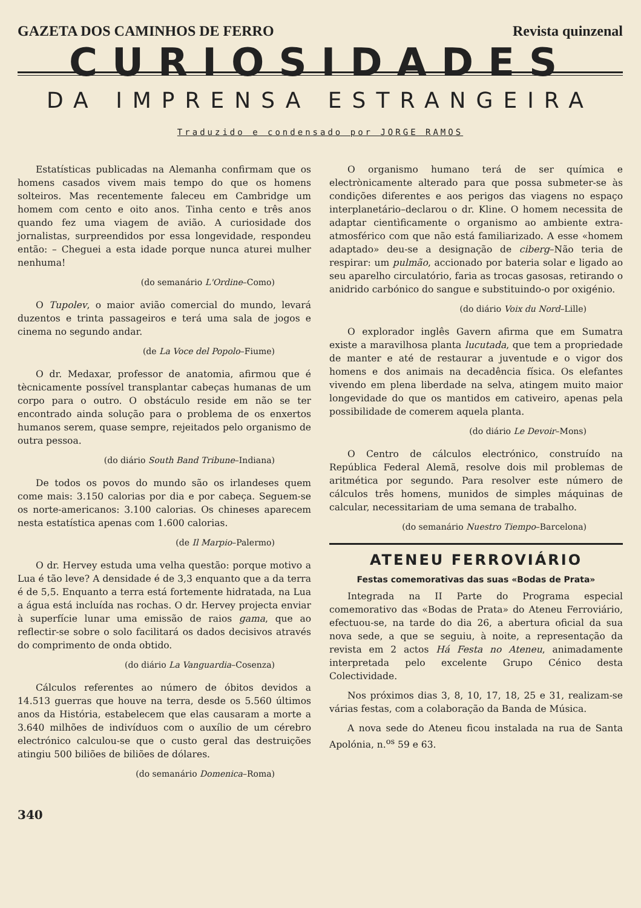GAZETA DOS CAMINHOS DE FERRO Revista quinzenal
CURIOSIDADES
DA IMPRENSA ESTRANGEIRA
Traduzido e condensado por JORGE RAMOS
Estatísticas publicadas na Alemanha confirmam que os homens casados vivem mais tempo do que os homens solteiros. Mas recentemente faleceu em Cambridge um homem com cento e oito anos. Tinha cento e três anos quando fez uma viagem de avião. A curiosidade dos jornalistas, surpreendidos por essa longevidade, respondeu então: – Cheguei a esta idade porque nunca aturei mulher nenhuma!
(do semanário L'Ordine–Como)
O Tupolev, o maior avião comercial do mundo, levará duzentos e trinta passageiros e terá uma sala de jogos e cinema no segundo andar.
(de La Voce del Popolo–Fiume)
O dr. Medaxar, professor de anatomia, afirmou que é tècnicamente possível transplantar cabeças humanas de um corpo para o outro. O obstáculo reside em não se ter encontrado ainda solução para o problema de os enxertos humanos serem, quase sempre, rejeitados pelo organismo de outra pessoa.
(do diário South Band Tribune–Indiana)
De todos os povos do mundo são os irlandeses quem come mais: 3.150 calorias por dia e por cabeça. Seguem-se os norte-americanos: 3.100 calorias. Os chineses aparecem nesta estatística apenas com 1.600 calorias.
(de Il Marpio–Palermo)
O dr. Hervey estuda uma velha questão: porque motivo a Lua é tão leve? A densidade é de 3,3 enquanto que a da terra é de 5,5. Enquanto a terra está fortemente hidratada, na Lua a água está incluída nas rochas. O dr. Hervey projecta enviar à superfície lunar uma emissão de raios gama, que ao reflectir-se sobre o solo facilitará os dados decisivos através do comprimento de onda obtido.
(do diário La Vanguardia–Cosenza)
Cálculos referentes ao número de óbitos devidos a 14.513 guerras que houve na terra, desde os 5.560 últimos anos da História, estabelecem que elas causaram a morte a 3.640 milhões de indivíduos com o auxílio de um cérebro electrónico calculou-se que o custo geral das destruições atingiu 500 biliões de biliões de dólares.
(do semanário Domenica–Roma)
O organismo humano terá de ser química e electrònicamente alterado para que possa submeter-se às condições diferentes e aos perigos das viagens no espaço interplanetário–declarou o dr. Kline. O homem necessita de adaptar cientìficamente o organismo ao ambiente extra-atmosférico com que não está familiarizado. A esse «homem adaptado» deu-se a designação de ciberg–Não teria de respirar: um pulmão, accionado por bateria solar e ligado ao seu aparelho circulatório, faria as trocas gasosas, retirando o anidrido carbónico do sangue e substituindo-o por oxigénio.
(do diário Voix du Nord–Lille)
O explorador inglês Gavern afirma que em Sumatra existe a maravilhosa planta lucutada, que tem a propriedade de manter e até de restaurar a juventude e o vigor dos homens e dos animais na decadência física. Os elefantes vivendo em plena liberdade na selva, atingem muito maior longevidade do que os mantidos em cativeiro, apenas pela possibilidade de comerem aquela planta.
(do diário Le Devoir–Mons)
O Centro de cálculos electrónico, construído na República Federal Alemã, resolve dois mil problemas de aritmética por segundo. Para resolver este número de cálculos três homens, munidos de simples máquinas de calcular, necessitariam de uma semana de trabalho.
(do semanário Nuestro Tiempo–Barcelona)
ATENEU FERROVIÁRIO
Festas comemorativas das suas «Bodas de Prata»
Integrada na II Parte do Programa especial comemorativo das «Bodas de Prata» do Ateneu Ferroviário, efectuou-se, na tarde do dia 26, a abertura oficial da sua nova sede, a que se seguiu, à noite, a representação da revista em 2 actos Há Festa no Ateneu, animadamente interpretada pelo excelente Grupo Cénico desta Colectividade.
Nos próximos dias 3, 8, 10, 17, 18, 25 e 31, realizam-se várias festas, com a colaboração da Banda de Música.
A nova sede do Ateneu ficou instalada na rua de Santa Apolónia, n.<sup>os</sup> 59 e 63.
340